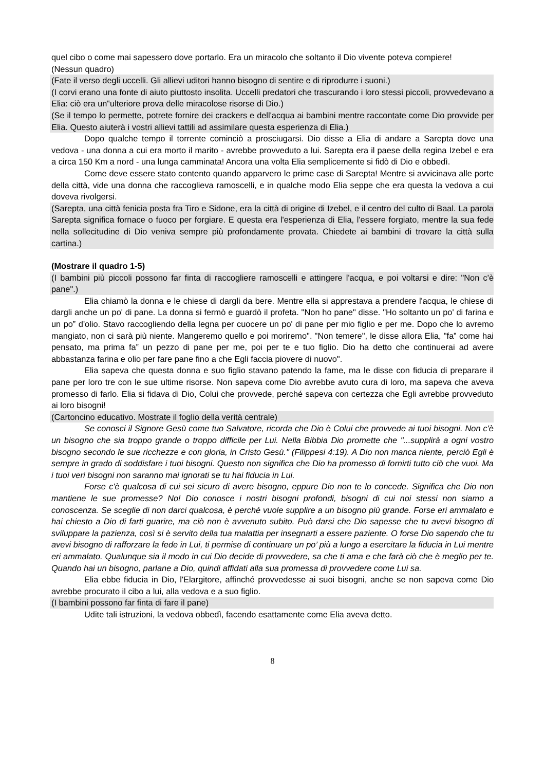quel cibo o come mai sapessero dove portarlo. Era un miracolo che soltanto il Dio vivente poteva compiere!
(Nessun quadro)
(Fate il verso degli uccelli. Gli allievi uditori hanno bisogno di sentire e di riprodurre i suoni.)
(I corvi erano una fonte di aiuto piuttosto insolita. Uccelli predatori che trascurando i loro stessi piccoli, provvedevano a Elia: ciò era un‟ulteriore prova delle miracolose risorse di Dio.)
(Se il tempo lo permette, potrete fornire dei crackers e dell'acqua ai bambini mentre raccontate come Dio provvide per Elia. Questo aiuterà i vostri allievi tattili ad assimilare questa esperienza di Elia.)
Dopo qualche tempo il torrente cominciò a prosciugarsi. Dio disse a Elia di andare a Sarepta dove una vedova - una donna a cui era morto il marito - avrebbe provveduto a lui. Sarepta era il paese della regina Izebel e era a circa 150 Km a nord - una lunga camminata! Ancora una volta Elia semplicemente si fidò di Dio e obbedì.
Come deve essere stato contento quando apparvero le prime case di Sarepta! Mentre si avvicinava alle porte della città, vide una donna che raccoglieva ramoscelli, e in qualche modo Elia seppe che era questa la vedova a cui doveva rivolgersi.
(Sarepta, una città fenicia posta fra Tiro e Sidone, era la città di origine di Izebel, e il centro del culto di Baal. La parola Sarepta significa fornace o fuoco per forgiare. E questa era l'esperienza di Elia, l'essere forgiato, mentre la sua fede nella sollecitudine di Dio veniva sempre più profondamente provata. Chiedete ai bambini di trovare la città sulla cartina.)
(Mostrare il quadro 1-5)
(I bambini più piccoli possono far finta di raccogliere ramoscelli e attingere l'acqua, e poi voltarsi e dire: "Non c'è pane".)
Elia chiamò la donna e le chiese di dargli da bere. Mentre ella si apprestava a prendere l'acqua, le chiese di dargli anche un po' di pane. La donna si fermò e guardò il profeta. "Non ho pane" disse. "Ho soltanto un po' di farina e un po‟ d'olio. Stavo raccogliendo della legna per cuocere un po' di pane per mio figlio e per me. Dopo che lo avremo mangiato, non ci sarà più niente. Mangeremo quello e poi moriremo". "Non temere", le disse allora Elia, "fa‟ come hai pensato, ma prima fa‟ un pezzo di pane per me, poi per te e tuo figlio. Dio ha detto che continuerai ad avere abbastanza farina e olio per fare pane fino a che Egli faccia piovere di nuovo".
Elia sapeva che questa donna e suo figlio stavano patendo la fame, ma le disse con fiducia di preparare il pane per loro tre con le sue ultime risorse. Non sapeva come Dio avrebbe avuto cura di loro, ma sapeva che aveva promesso di farlo. Elia si fidava di Dio, Colui che provvede, perché sapeva con certezza che Egli avrebbe provveduto ai loro bisogni!
(Cartoncino educativo. Mostrate il foglio della verità centrale)
Se conosci il Signore Gesù come tuo Salvatore, ricorda che Dio è Colui che provvede ai tuoi bisogni. Non c'è un bisogno che sia troppo grande o troppo difficile per Lui. Nella Bibbia Dio promette che "...supplirà a ogni vostro bisogno secondo le sue ricchezze e con gloria, in Cristo Gesù." (Filippesi 4:19). A Dio non manca niente, perciò Egli è sempre in grado di soddisfare i tuoi bisogni. Questo non significa che Dio ha promesso di fornirti tutto ciò che vuoi. Ma i tuoi veri bisogni non saranno mai ignorati se tu hai fiducia in Lui.
Forse c'è qualcosa di cui sei sicuro di avere bisogno, eppure Dio non te lo concede. Significa che Dio non mantiene le sue promesse? No! Dio conosce i nostri bisogni profondi, bisogni di cui noi stessi non siamo a conoscenza. Se sceglie di non darci qualcosa, è perché vuole supplire a un bisogno più grande. Forse eri ammalato e hai chiesto a Dio di farti guarire, ma ciò non è avvenuto subito. Può darsi che Dio sapesse che tu avevi bisogno di sviluppare la pazienza, così si è servito della tua malattia per insegnarti a essere paziente. O forse Dio sapendo che tu avevi bisogno di rafforzare la fede in Lui, ti permise di continuare un po’ più a lungo a esercitare la fiducia in Lui mentre eri ammalato. Qualunque sia il modo in cui Dio decide di provvedere, sa che ti ama e che farà ciò che è meglio per te. Quando hai un bisogno, parlane a Dio, quindi affidati alla sua promessa di provvedere come Lui sa.
Elia ebbe fiducia in Dio, l'Elargitore, affinché provvedesse ai suoi bisogni, anche se non sapeva come Dio avrebbe procurato il cibo a lui, alla vedova e a suo figlio.
(I bambini possono far finta di fare il pane)
Udite tali istruzioni, la vedova obbedì, facendo esattamente come Elia aveva detto.
8